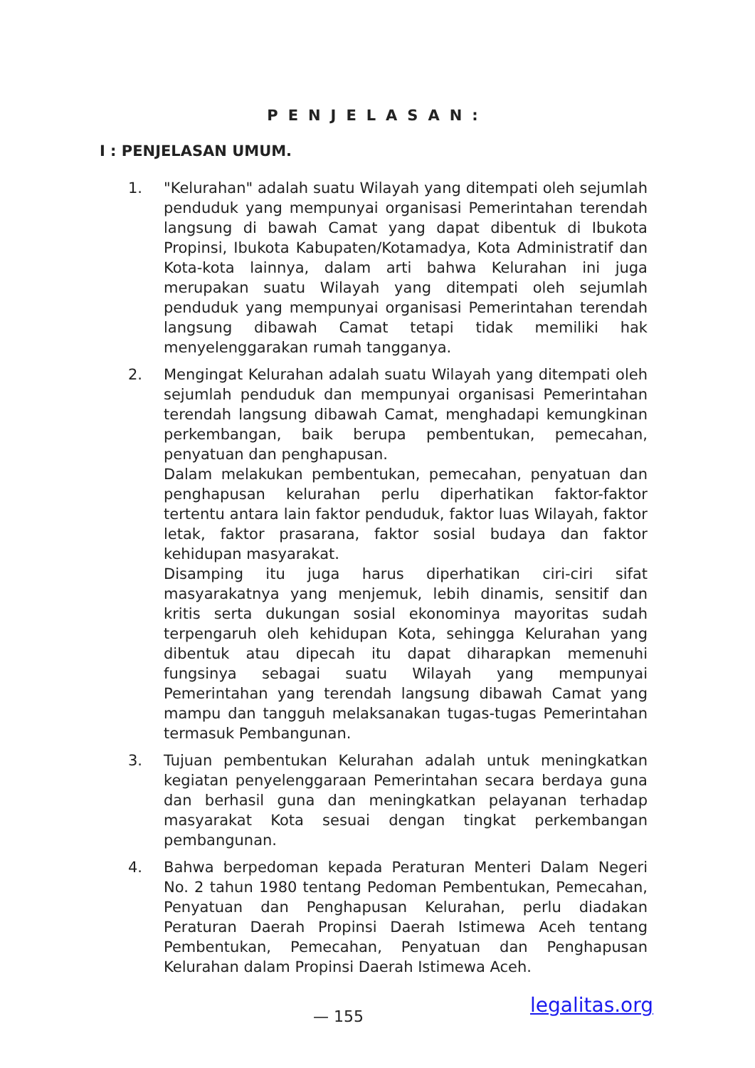PENJELASAN:
I : PENJELASAN UMUM.
1. "Kelurahan" adalah suatu Wilayah yang ditempati oleh sejumlah penduduk yang mempunyai organisasi Pemerintahan terendah langsung di bawah Camat yang dapat dibentuk di Ibukota Propinsi, Ibukota Kabupaten/Kotamadya, Kota Administratif dan Kota-kota lainnya, dalam arti bahwa Kelurahan ini juga merupakan suatu Wilayah yang ditempati oleh sejumlah penduduk yang mempunyai organisasi Pemerintahan terendah langsung dibawah Camat tetapi tidak memiliki hak menyelenggarakan rumah tangganya.
2. Mengingat Kelurahan adalah suatu Wilayah yang ditempati oleh sejumlah penduduk dan mempunyai organisasi Pemerintahan terendah langsung dibawah Camat, menghadapi kemungkinan perkembangan, baik berupa pembentukan, pemecahan, penyatuan dan penghapusan.
Dalam melakukan pembentukan, pemecahan, penyatuan dan penghapusan kelurahan perlu diperhatikan faktor-faktor tertentu antara lain faktor penduduk, faktor luas Wilayah, faktor letak, faktor prasarana, faktor sosial budaya dan faktor kehidupan masyarakat.
Disamping itu juga harus diperhatikan ciri-ciri sifat masyarakatnya yang menjemuk, lebih dinamis, sensitif dan kritis serta dukungan sosial ekonominya mayoritas sudah terpengaruh oleh kehidupan Kota, sehingga Kelurahan yang dibentuk atau dipecah itu dapat diharapkan memenuhi fungsinya sebagai suatu Wilayah yang mempunyai Pemerintahan yang terendah langsung dibawah Camat yang mampu dan tangguh melaksanakan tugas-tugas Pemerintahan termasuk Pembangunan.
3. Tujuan pembentukan Kelurahan adalah untuk meningkatkan kegiatan penyelenggaraan Pemerintahan secara berdaya guna dan berhasil guna dan meningkatkan pelayanan terhadap masyarakat Kota sesuai dengan tingkat perkembangan pembangunan.
4. Bahwa berpedoman kepada Peraturan Menteri Dalam Negeri No. 2 tahun 1980 tentang Pedoman Pembentukan, Pemecahan, Penyatuan dan Penghapusan Kelurahan, perlu diadakan Peraturan Daerah Propinsi Daerah Istimewa Aceh tentang Pembentukan, Pemecahan, Penyatuan dan Penghapusan Kelurahan dalam Propinsi Daerah Istimewa Aceh.
legalitas.org
— 155